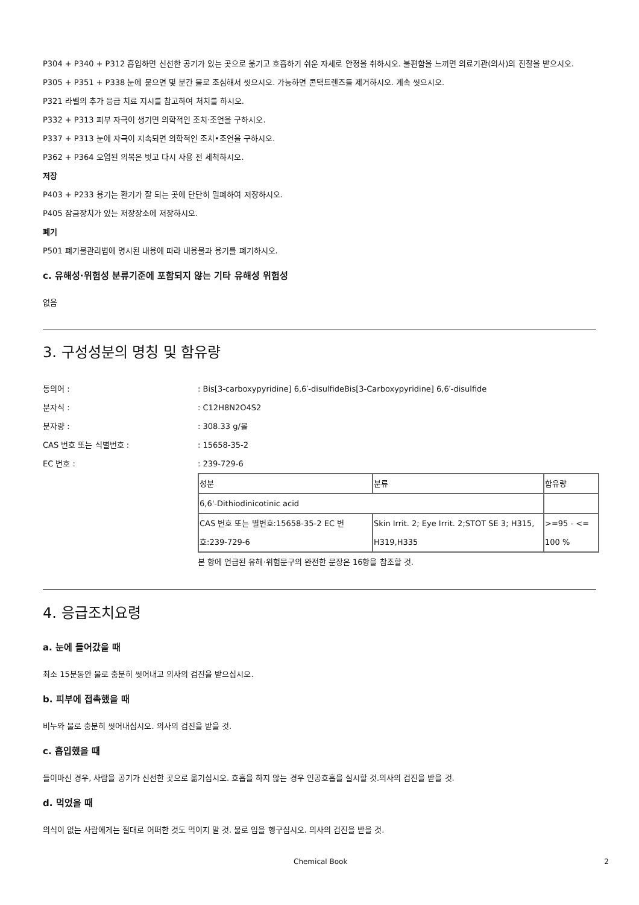P304 + P340 + P312 흡입하면 신선한 공기가 있는 곳으로 옮기고 호흡하기 쉬운 자세로 안정을 취하시오. 불편함을 느끼면 의료기관(의사)의 진찰을 받으시오.
P305 + P351 + P338 눈에 묻으면 몇 분간 물로 조심해서 씻으시오. 가능하면 콘택트렌즈를 제거하시오. 계속 씻으시오.
P321 라벨의 추가 응급 치료 지시를 참고하여 처치를 하시오.
P332 + P313 피부 자극이 생기면 의학적인 조치·조언을 구하시오.
P337 + P313 눈에 자극이 지속되면 의학적인 조치•조언을 구하시오.
P362 + P364 오염된 의복은 벗고 다시 사용 전 세척하시오.
저장
P403 + P233 용기는 환기가 잘 되는 곳에 단단히 밀폐하여 저장하시오.
P405 잠금장치가 있는 저장장소에 저장하시오.
폐기
P501 폐기물관리법에 명시된 내용에 따라 내용물과 용기를 폐기하시오.
c. 유해성·위험성 분류기준에 포함되지 않는 기타 유해성 위험성
없음
3. 구성성분의 명칭 및 함유량
동의어 :: Bis[3-carboxypyridine] 6,6′-disulfideBis[3-Carboxypyridine] 6,6′-disulfide
분자식 :: C12H8N2O4S2
분자량 :: 308.33 g/몰
CAS 번호 또는 식별번호 :: 15658-35-2
EC 번호 :: 239-729-6
| 성분 | 분류 | 함유량 |
| 6,6'-Dithiodinicotinic acid | | |
| CAS 번호 또는 별번호:15658-35-2 EC 번호:239-729-6 | Skin Irrit. 2; Eye Irrit. 2;STOT SE 3; H315, H319,H335 | >=95 - <= 100 % |
본 항에 언급된 유해·위험문구의 완전한 문장은 16항을 참조할 것.
4. 응급조치요령
a. 눈에 들어갔을 때
최소 15분동안 물로 충분히 씻어내고 의사의 검진을 받으십시오.
b. 피부에 접촉했을 때
비누와 물로 충분히 씻어내십시오. 의사의 검진을 받을 것.
c. 흡입했을 때
들이마신 경우, 사람을 공기가 신선한 곳으로 옮기십시오. 호흡을 하지 않는 경우 인공호흡을 실시할 것.의사의 검진을 받을 것.
d. 먹었을 때
의식이 없는 사람에게는 절대로 어떠한 것도 먹이지 말 것. 물로 입을 헹구십시오. 의사의 검진을 받을 것.
Chemical Book 2